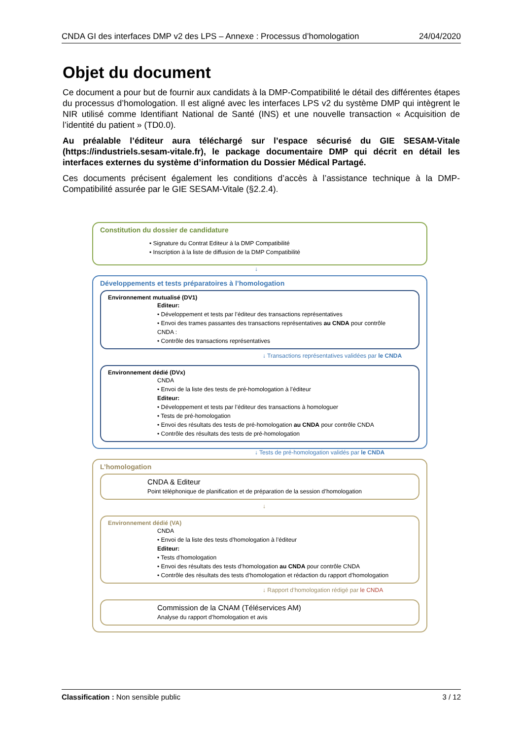CNDA GI des interfaces DMP v2 des LPS – Annexe : Processus d’homologation 24/04/2020
Objet du document
Ce document a pour but de fournir aux candidats à la DMP-Compatibilité le détail des différentes étapes du processus d’homologation. Il est aligné avec les interfaces LPS v2 du système DMP qui intègrent le NIR utilisé comme Identifiant National de Santé (INS) et une nouvelle transaction « Acquisition de l’identité du patient » (TD0.0).
Au préalable l’éditeur aura téléchargé sur l’espace sécurisé du GIE SESAM-Vitale (https://industriels.sesam-vitale.fr), le package documentaire DMP qui décrit en détail les interfaces externes du système d’information du Dossier Médical Partagé.
Ces documents précisent également les conditions d’accès à l’assistance technique à la DMP-Compatibilité assurée par le GIE SESAM-Vitale (§2.2.4).
Constitution du dossier de candidature
• Signature du Contrat Editeur à la DMP Compatibilité
• Inscription à la liste de diffusion de la DMP Compatibilité
↓
Développements et tests préparatoires à l’homologation
Environnement mutualisé (DV1)
Editeur:
• Développement et tests par l’éditeur des transactions représentatives
• Envoi des trames passantes des transactions représentatives au CNDA pour contrôle
CNDA :
• Contrôle des transactions représentatives
↓ Transactions représentatives validées par le CNDA
Environnement dédié (DVx)
CNDA
• Envoi de la liste des tests de pré-homologation à l’éditeur
Editeur:
• Développement et tests par l’éditeur des transactions à homologuer
• Tests de pré-homologation
• Envoi des résultats des tests de pré-homologation au CNDA pour contrôle CNDA
• Contrôle des résultats des tests de pré-homologation
↓ Tests de pré-homologation validés par le CNDA
L’homologation
CNDA & Editeur
Point téléphonique de planification et de préparation de la session d’homologation
↓
Environnement dédié (VA)
CNDA
• Envoi de la liste des tests d’homologation à l’éditeur
Editeur:
• Tests d’homologation
• Envoi des résultats des tests d’homologation au CNDA pour contrôle CNDA
• Contrôle des résultats des tests d’homologation et rédaction du rapport d’homologation
↓ Rapport d’homologation rédigé par le CNDA
Commission de la CNAM (Téléservices AM)
Analyse du rapport d’homologation et avis
Classification : Non sensible public 3 / 12